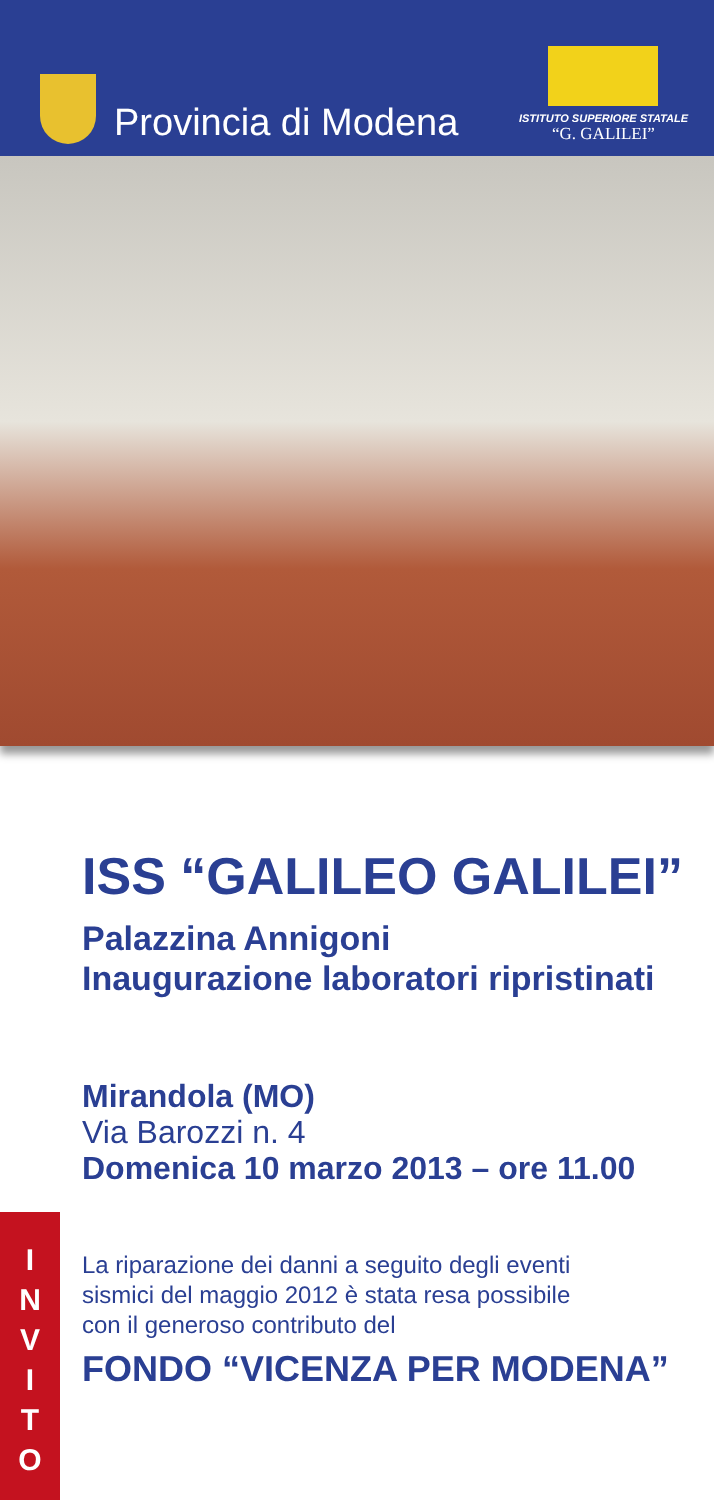Provincia di Modena
ISTITUTO SUPERIORE STATALE
“G. GALILEI”
ISS “GALILEO GALILEI”
Palazzina Annigoni
Inaugurazione laboratori ripristinati
Mirandola (MO)
Via Barozzi n. 4
Domenica 10 marzo 2013 – ore 11.00
La riparazione dei danni a seguito degli eventi
sismici del maggio 2012 è stata resa possibile
con il generoso contributo del
FONDO “VICENZA PER MODENA”
I
N
V
I
T
O